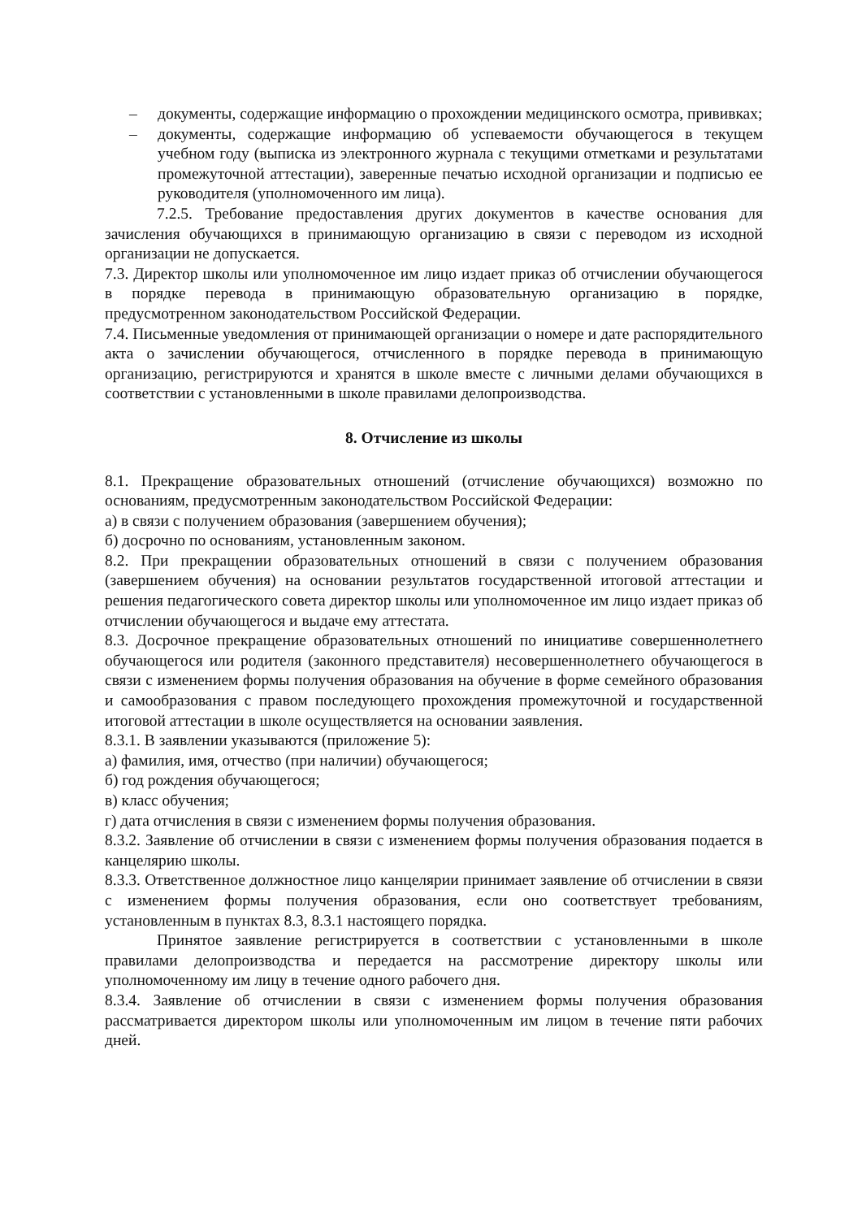– документы, содержащие информацию о прохождении медицинского осмотра, прививках;
– документы, содержащие информацию об успеваемости обучающегося в текущем учебном году (выписка из электронного журнала с текущими отметками и результатами промежуточной аттестации), заверенные печатью исходной организации и подписью ее руководителя (уполномоченного им лица).
7.2.5. Требование предоставления других документов в качестве основания для зачисления обучающихся в принимающую организацию в связи с переводом из исходной организации не допускается.
7.3. Директор школы или уполномоченное им лицо издает приказ об отчислении обучающегося в порядке перевода в принимающую образовательную организацию в порядке, предусмотренном законодательством Российской Федерации.
7.4. Письменные уведомления от принимающей организации о номере и дате распорядительного акта о зачислении обучающегося, отчисленного в порядке перевода в принимающую организацию, регистрируются и хранятся в школе вместе с личными делами обучающихся в соответствии с установленными в школе правилами делопроизводства.
8. Отчисление из школы
8.1. Прекращение образовательных отношений (отчисление обучающихся) возможно по основаниям, предусмотренным законодательством Российской Федерации:
а) в связи с получением образования (завершением обучения);
б) досрочно по основаниям, установленным законом.
8.2. При прекращении образовательных отношений в связи с получением образования (завершением обучения) на основании результатов государственной итоговой аттестации и решения педагогического совета директор школы или уполномоченное им лицо издает приказ об отчислении обучающегося и выдаче ему аттестата.
8.3. Досрочное прекращение образовательных отношений по инициативе совершеннолетнего обучающегося или родителя (законного представителя) несовершеннолетнего обучающегося в связи с изменением формы получения образования на обучение в форме семейного образования и самообразования с правом последующего прохождения промежуточной и государственной итоговой аттестации в школе осуществляется на основании заявления.
8.3.1. В заявлении указываются (приложение 5):
а) фамилия, имя, отчество (при наличии) обучающегося;
б) год рождения обучающегося;
в) класс обучения;
г) дата отчисления в связи с изменением формы получения образования.
8.3.2. Заявление об отчислении в связи с изменением формы получения образования подается в канцелярию школы.
8.3.3. Ответственное должностное лицо канцелярии принимает заявление об отчислении в связи с изменением формы получения образования, если оно соответствует требованиям, установленным в пунктах 8.3, 8.3.1 настоящего порядка.
Принятое заявление регистрируется в соответствии с установленными в школе правилами делопроизводства и передается на рассмотрение директору школы или уполномоченному им лицу в течение одного рабочего дня.
8.3.4. Заявление об отчислении в связи с изменением формы получения образования рассматривается директором школы или уполномоченным им лицом в течение пяти рабочих дней.